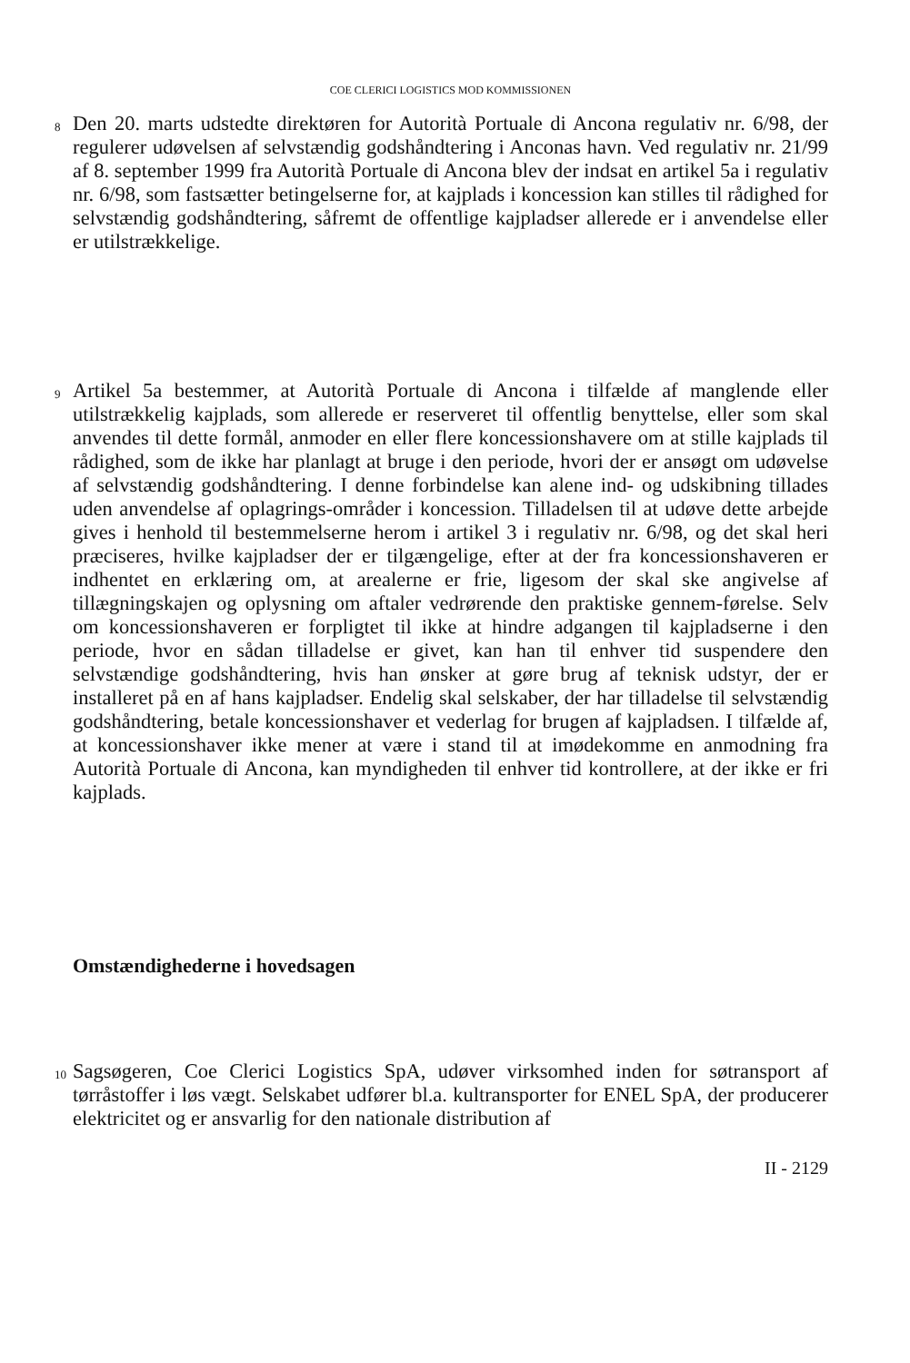COE CLERICI LOGISTICS MOD KOMMISSIONEN
8
Den 20. marts udstedte direktøren for Autorità Portuale di Ancona regulativ nr. 6/98, der regulerer udøvelsen af selvstændig godshåndtering i Anconas havn. Ved regulativ nr. 21/99 af 8. september 1999 fra Autorità Portuale di Ancona blev der indsat en artikel 5a i regulativ nr. 6/98, som fastsætter betingelserne for, at kajplads i koncession kan stilles til rådighed for selvstændig godshåndtering, såfremt de offentlige kajpladser allerede er i anvendelse eller er utilstrækkelige.
9
Artikel 5a bestemmer, at Autorità Portuale di Ancona i tilfælde af manglende eller utilstrækkelig kajplads, som allerede er reserveret til offentlig benyttelse, eller som skal anvendes til dette formål, anmoder en eller flere koncessionshavere om at stille kajplads til rådighed, som de ikke har planlagt at bruge i den periode, hvori der er ansøgt om udøvelse af selvstændig godshåndtering. I denne forbindelse kan alene ind- og udskibning tillades uden anvendelse af oplagrings-områder i koncession. Tilladelsen til at udøve dette arbejde gives i henhold til bestemmelserne herom i artikel 3 i regulativ nr. 6/98, og det skal heri præciseres, hvilke kajpladser der er tilgængelige, efter at der fra koncessionshaveren er indhentet en erklæring om, at arealerne er frie, ligesom der skal ske angivelse af tillægningskajen og oplysning om aftaler vedrørende den praktiske gennem-førelse. Selv om koncessionshaveren er forpligtet til ikke at hindre adgangen til kajpladserne i den periode, hvor en sådan tilladelse er givet, kan han til enhver tid suspendere den selvstændige godshåndtering, hvis han ønsker at gøre brug af teknisk udstyr, der er installeret på en af hans kajpladser. Endelig skal selskaber, der har tilladelse til selvstændig godshåndtering, betale koncessionshaver et vederlag for brugen af kajpladsen. I tilfælde af, at koncessionshaver ikke mener at være i stand til at imødekomme en anmodning fra Autorità Portuale di Ancona, kan myndigheden til enhver tid kontrollere, at der ikke er fri kajplads.
Omstændighederne i hovedsagen
10
Sagsøgeren, Coe Clerici Logistics SpA, udøver virksomhed inden for søtransport af tørråstoffer i løs vægt. Selskabet udfører bl.a. kultransporter for ENEL SpA, der producerer elektricitet og er ansvarlig for den nationale distribution af
II - 2129